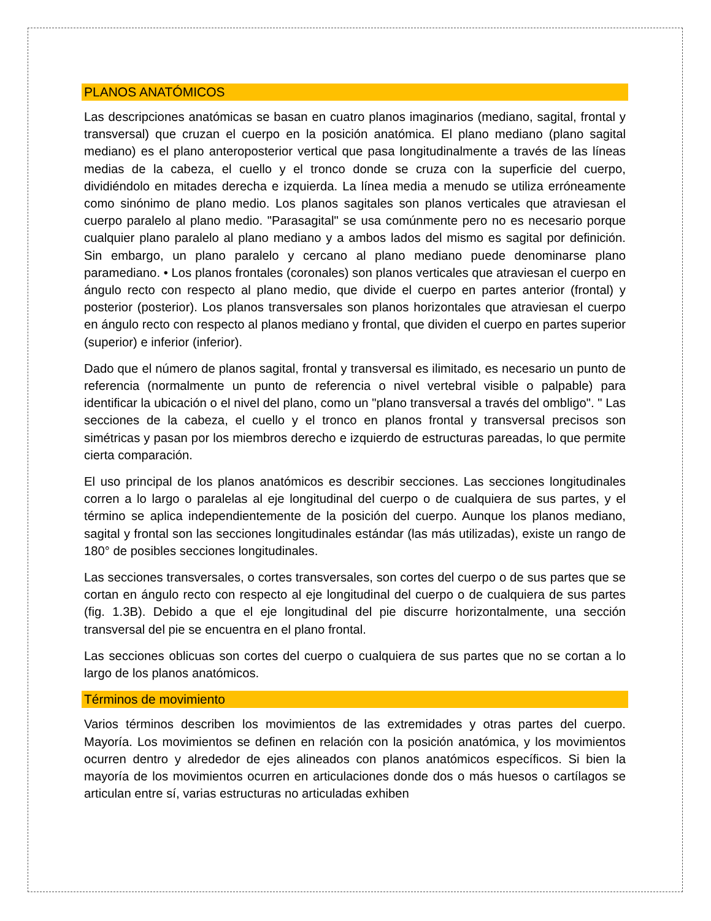PLANOS ANATÓMICOS
Las descripciones anatómicas se basan en cuatro planos imaginarios (mediano, sagital, frontal y transversal) que cruzan el cuerpo en la posición anatómica. El plano mediano (plano sagital mediano) es el plano anteroposterior vertical que pasa longitudinalmente a través de las líneas medias de la cabeza, el cuello y el tronco donde se cruza con la superficie del cuerpo, dividiéndolo en mitades derecha e izquierda. La línea media a menudo se utiliza erróneamente como sinónimo de plano medio. Los planos sagitales son planos verticales que atraviesan el cuerpo paralelo al plano medio. "Parasagital" se usa comúnmente pero no es necesario porque cualquier plano paralelo al plano mediano y a ambos lados del mismo es sagital por definición. Sin embargo, un plano paralelo y cercano al plano mediano puede denominarse plano paramediano. • Los planos frontales (coronales) son planos verticales que atraviesan el cuerpo en ángulo recto con respecto al plano medio, que divide el cuerpo en partes anterior (frontal) y posterior (posterior). Los planos transversales son planos horizontales que atraviesan el cuerpo en ángulo recto con respecto al planos mediano y frontal, que dividen el cuerpo en partes superior (superior) e inferior (inferior).
Dado que el número de planos sagital, frontal y transversal es ilimitado, es necesario un punto de referencia (normalmente un punto de referencia o nivel vertebral visible o palpable) para identificar la ubicación o el nivel del plano, como un "plano transversal a través del ombligo". " Las secciones de la cabeza, el cuello y el tronco en planos frontal y transversal precisos son simétricas y pasan por los miembros derecho e izquierdo de estructuras pareadas, lo que permite cierta comparación.
El uso principal de los planos anatómicos es describir secciones. Las secciones longitudinales corren a lo largo o paralelas al eje longitudinal del cuerpo o de cualquiera de sus partes, y el término se aplica independientemente de la posición del cuerpo. Aunque los planos mediano, sagital y frontal son las secciones longitudinales estándar (las más utilizadas), existe un rango de 180° de posibles secciones longitudinales.
Las secciones transversales, o cortes transversales, son cortes del cuerpo o de sus partes que se cortan en ángulo recto con respecto al eje longitudinal del cuerpo o de cualquiera de sus partes (fig. 1.3B). Debido a que el eje longitudinal del pie discurre horizontalmente, una sección transversal del pie se encuentra en el plano frontal.
Las secciones oblicuas son cortes del cuerpo o cualquiera de sus partes que no se cortan a lo largo de los planos anatómicos.
Términos de movimiento
Varios términos describen los movimientos de las extremidades y otras partes del cuerpo. Mayoría. Los movimientos se definen en relación con la posición anatómica, y los movimientos ocurren dentro y alrededor de ejes alineados con planos anatómicos específicos. Si bien la mayoría de los movimientos ocurren en articulaciones donde dos o más huesos o cartílagos se articulan entre sí, varias estructuras no articuladas exhiben